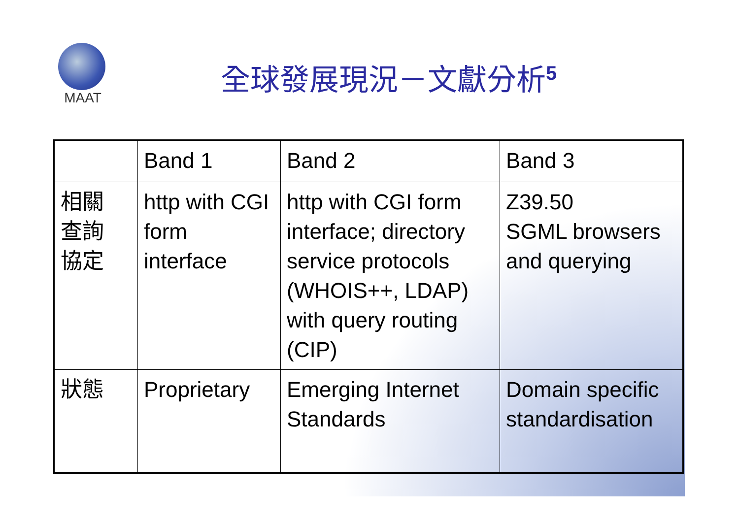MAAT
全球發展現況－文獻分析<sup>5</sup>
| | Band 1 | Band 2 | Band 3 |
| 相關 查詢 協定 | http with CGI form interface | http with CGI form interface; directory service protocols (WHOIS++, LDAP) with query routing (CIP) | Z39.50 SGML browsers and querying |
| 狀態 | Proprietary | Emerging Internet Standards | Domain specific standardisation |